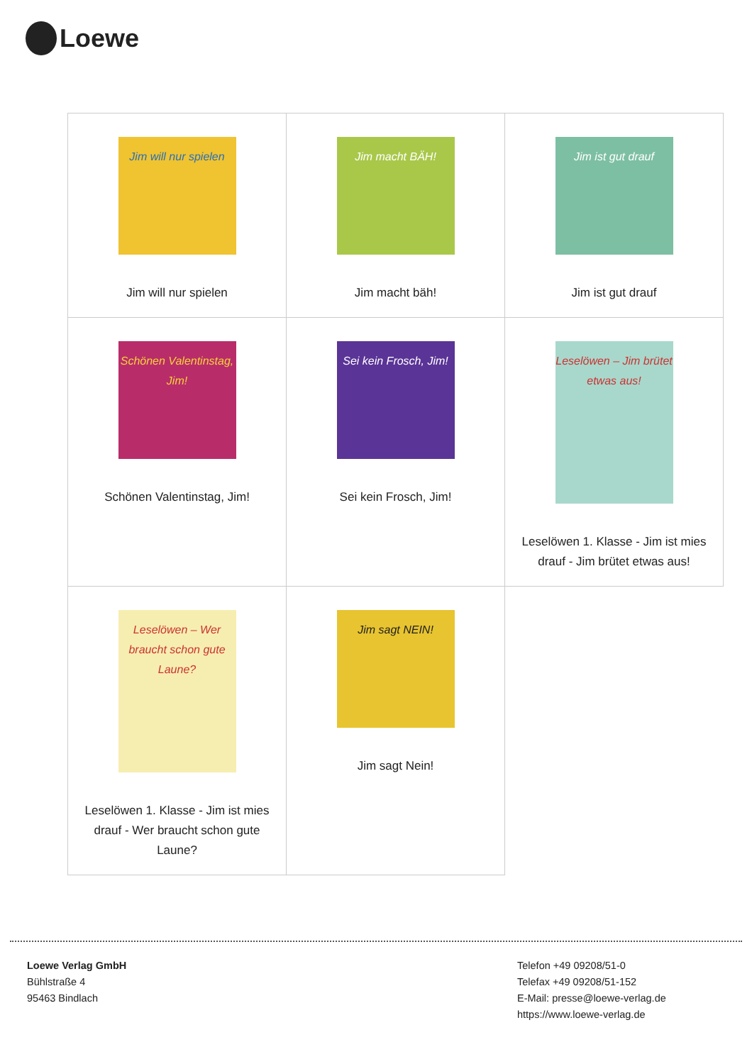Loewe
| Jim will nur spielen Jim will nur spielen | Jim macht BÄH! Jim macht bäh! | Jim ist gut drauf Jim ist gut drauf |
| Schönen Valentinstag, Jim! Schönen Valentinstag, Jim! | Sei kein Frosch, Jim! Sei kein Frosch, Jim! | Leselöwen – Jim brütet etwas aus! Leselöwen 1. Klasse - Jim ist mies drauf - Jim brütet etwas aus! |
| Leselöwen – Wer braucht schon gute Laune? Leselöwen 1. Klasse - Jim ist mies drauf - Wer braucht schon gute Laune? | Jim sagt NEIN! Jim sagt Nein! | |
Loewe Verlag GmbH
Bühlstraße 4
95463 Bindlach
Telefon +49 09208/51-0
Telefax +49 09208/51-152
E-Mail: presse@loewe-verlag.de
https://www.loewe-verlag.de